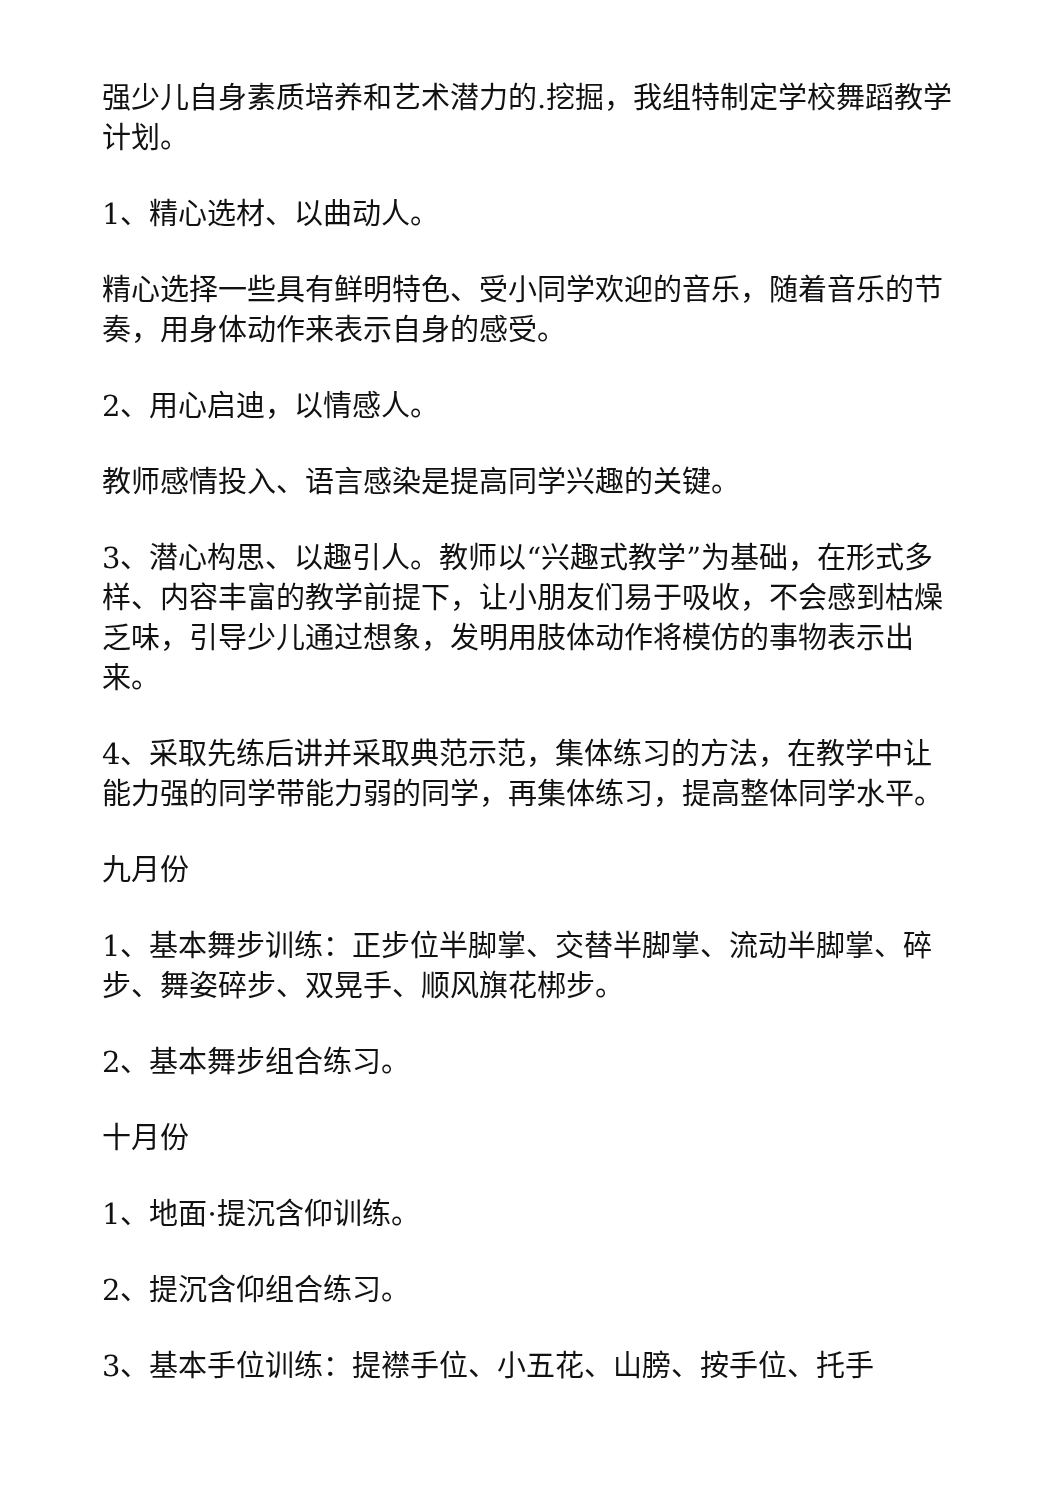强少儿自身素质培养和艺术潜力的.挖掘，我组特制定学校舞蹈教学计划。
1、精心选材、以曲动人。
精心选择一些具有鲜明特色、受小同学欢迎的音乐，随着音乐的节奏，用身体动作来表示自身的感受。
2、用心启迪，以情感人。
教师感情投入、语言感染是提高同学兴趣的关键。
3、潜心构思、以趣引人。教师以“兴趣式教学”为基础，在形式多样、内容丰富的教学前提下，让小朋友们易于吸收，不会感到枯燥乏味，引导少儿通过想象，发明用肢体动作将模仿的事物表示出来。
4、采取先练后讲并采取典范示范，集体练习的方法，在教学中让能力强的同学带能力弱的同学，再集体练习，提高整体同学水平。
九月份
1、基本舞步训练：正步位半脚掌、交替半脚掌、流动半脚掌、碎步、舞姿碎步、双晃手、顺风旗花梆步。
2、基本舞步组合练习。
十月份
1、地面·提沉含仰训练。
2、提沉含仰组合练习。
3、基本手位训练：提襟手位、小五花、山膀、按手位、托手